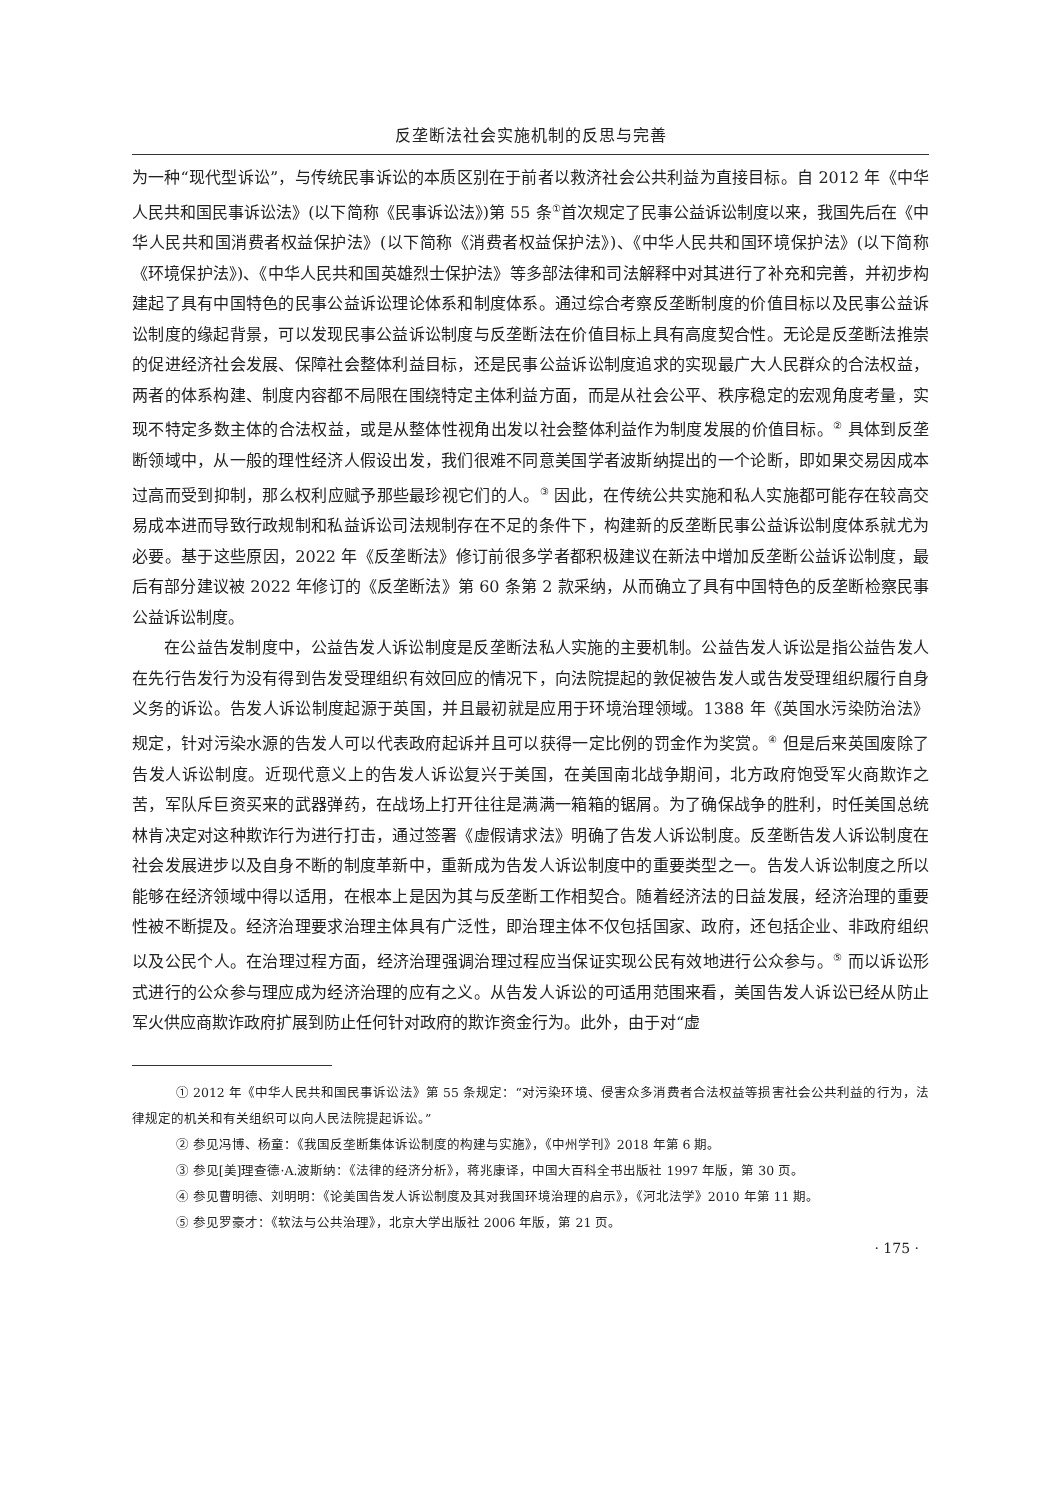反垄断法社会实施机制的反思与完善
为一种“现代型诉讼”，与传统民事诉讼的本质区别在于前者以救济社会公共利益为直接目标。自 2012 年《中华人民共和国民事诉讼法》(以下简称《民事诉讼法》)第 55 条<sup>①</sup>首次规定了民事公益诉讼制度以来，我国先后在《中华人民共和国消费者权益保护法》(以下简称《消费者权益保护法》)、《中华人民共和国环境保护法》(以下简称《环境保护法》)、《中华人民共和国英雄烈士保护法》等多部法律和司法解释中对其进行了补充和完善，并初步构建起了具有中国特色的民事公益诉讼理论体系和制度体系。通过综合考察反垄断制度的价值目标以及民事公益诉讼制度的缘起背景，可以发现民事公益诉讼制度与反垄断法在价值目标上具有高度契合性。无论是反垄断法推崇的促进经济社会发展、保障社会整体利益目标，还是民事公益诉讼制度追求的实现最广大人民群众的合法权益，两者的体系构建、制度内容都不局限在围绕特定主体利益方面，而是从社会公平、秩序稳定的宏观角度考量，实现不特定多数主体的合法权益，或是从整体性视角出发以社会整体利益作为制度发展的价值目标。<sup>②</sup> 具体到反垄断领域中，从一般的理性经济人假设出发，我们很难不同意美国学者波斯纳提出的一个论断，即如果交易因成本过高而受到抑制，那么权利应赋予那些最珍视它们的人。<sup>③</sup> 因此，在传统公共实施和私人实施都可能存在较高交易成本进而导致行政规制和私益诉讼司法规制存在不足的条件下，构建新的反垄断民事公益诉讼制度体系就尤为必要。基于这些原因，2022 年《反垄断法》修订前很多学者都积极建议在新法中增加反垄断公益诉讼制度，最后有部分建议被 2022 年修订的《反垄断法》第 60 条第 2 款采纳，从而确立了具有中国特色的反垄断检察民事公益诉讼制度。
在公益告发制度中，公益告发人诉讼制度是反垄断法私人实施的主要机制。公益告发人诉讼是指公益告发人在先行告发行为没有得到告发受理组织有效回应的情况下，向法院提起的敦促被告发人或告发受理组织履行自身义务的诉讼。告发人诉讼制度起源于英国，并且最初就是应用于环境治理领域。1388 年《英国水污染防治法》规定，针对污染水源的告发人可以代表政府起诉并且可以获得一定比例的罚金作为奖赏。<sup>④</sup> 但是后来英国废除了告发人诉讼制度。近现代意义上的告发人诉讼复兴于美国，在美国南北战争期间，北方政府饱受军火商欺诈之苦，军队斥巨资买来的武器弹药，在战场上打开往往是满满一箱箱的锯屑。为了确保战争的胜利，时任美国总统林肯决定对这种欺诈行为进行打击，通过签署《虚假请求法》明确了告发人诉讼制度。反垄断告发人诉讼制度在社会发展进步以及自身不断的制度革新中，重新成为告发人诉讼制度中的重要类型之一。告发人诉讼制度之所以能够在经济领域中得以适用，在根本上是因为其与反垄断工作相契合。随着经济法的日益发展，经济治理的重要性被不断提及。经济治理要求治理主体具有广泛性，即治理主体不仅包括国家、政府，还包括企业、非政府组织以及公民个人。在治理过程方面，经济治理强调治理过程应当保证实现公民有效地进行公众参与。<sup>⑤</sup> 而以诉讼形式进行的公众参与理应成为经济治理的应有之义。从告发人诉讼的可适用范围来看，美国告发人诉讼已经从防止军火供应商欺诈政府扩展到防止任何针对政府的欺诈资金行为。此外，由于对“虚
① 2012 年《中华人民共和国民事诉讼法》第 55 条规定：“对污染环境、侵害众多消费者合法权益等损害社会公共利益的行为，法律规定的机关和有关组织可以向人民法院提起诉讼。”
② 参见冯博、杨童：《我国反垄断集体诉讼制度的构建与实施》，《中州学刊》2018 年第 6 期。
③ 参见[美]理查德·A.波斯纳：《法律的经济分析》，蒋兆康译，中国大百科全书出版社 1997 年版，第 30 页。
④ 参见曹明德、刘明明：《论美国告发人诉讼制度及其对我国环境治理的启示》，《河北法学》2010 年第 11 期。
⑤ 参见罗豪才：《软法与公共治理》，北京大学出版社 2006 年版，第 21 页。
· 175 ·